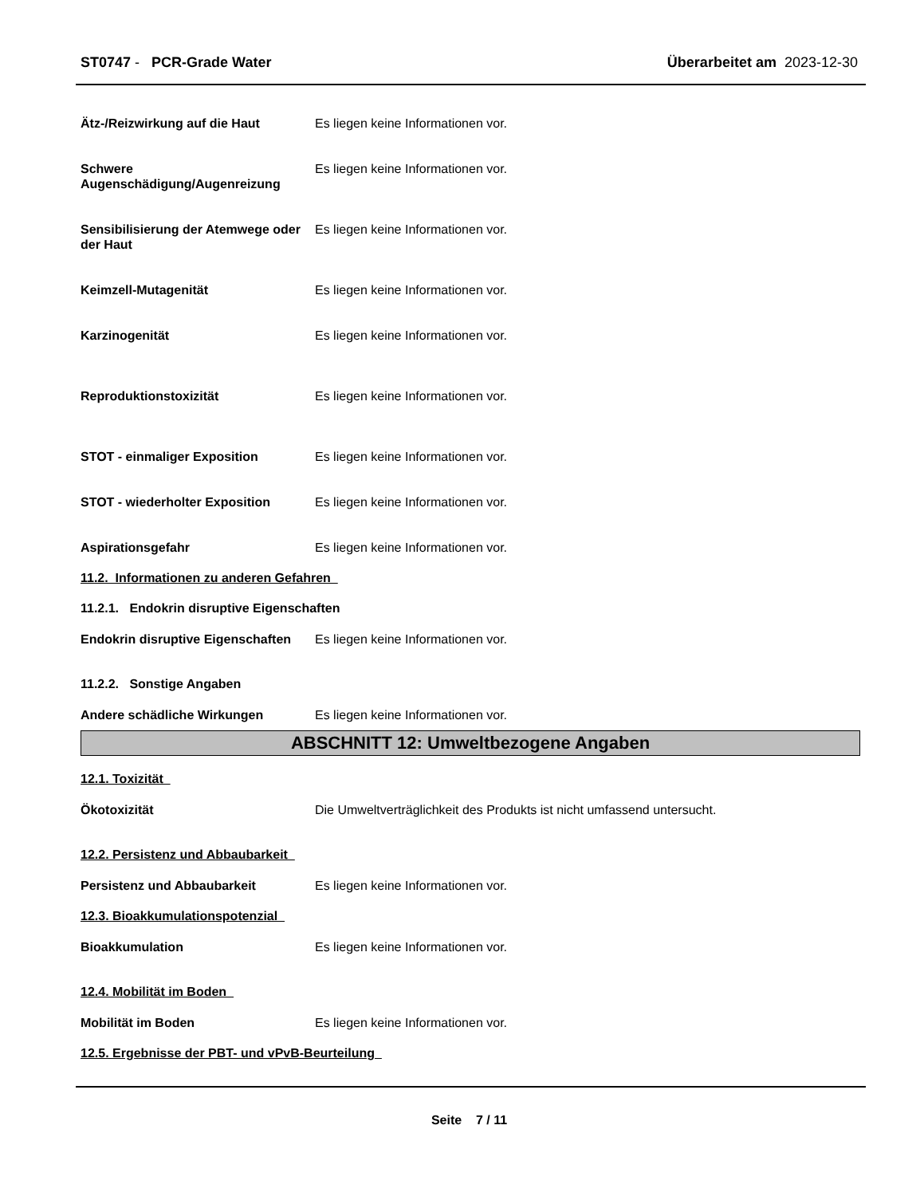ST0747 - PCR-Grade Water Überarbeitet am 2023-12-30
Ätz-/Reizwirkung auf die Haut Es liegen keine Informationen vor.
Schwere Augenschädigung/Augenreizung
Es liegen keine Informationen vor.
Sensibilisierung der Atemwege oder der Haut
Es liegen keine Informationen vor.
Keimzell-Mutagenität Es liegen keine Informationen vor.
Karzinogenität Es liegen keine Informationen vor.
Reproduktionstoxizität Es liegen keine Informationen vor.
STOT - einmaliger Exposition Es liegen keine Informationen vor.
STOT - wiederholter Exposition Es liegen keine Informationen vor.
Aspirationsgefahr Es liegen keine Informationen vor.
11.2. Informationen zu anderen Gefahren
11.2.1. Endokrin disruptive Eigenschaften
Endokrin disruptive Eigenschaften
Es liegen keine Informationen vor.
11.2.2. Sonstige Angaben
Andere schädliche Wirkungen Es liegen keine Informationen vor.
ABSCHNITT 12: Umweltbezogene Angaben
12.1. Toxizität
Ökotoxizität Die Umweltverträglichkeit des Produkts ist nicht umfassend untersucht.
12.2. Persistenz und Abbaubarkeit
Persistenz und Abbaubarkeit Es liegen keine Informationen vor.
12.3. Bioakkumulationspotenzial
Bioakkumulation Es liegen keine Informationen vor.
12.4. Mobilität im Boden
Mobilität im Boden Es liegen keine Informationen vor.
12.5. Ergebnisse der PBT- und vPvB-Beurteilung
Seite 7 / 11